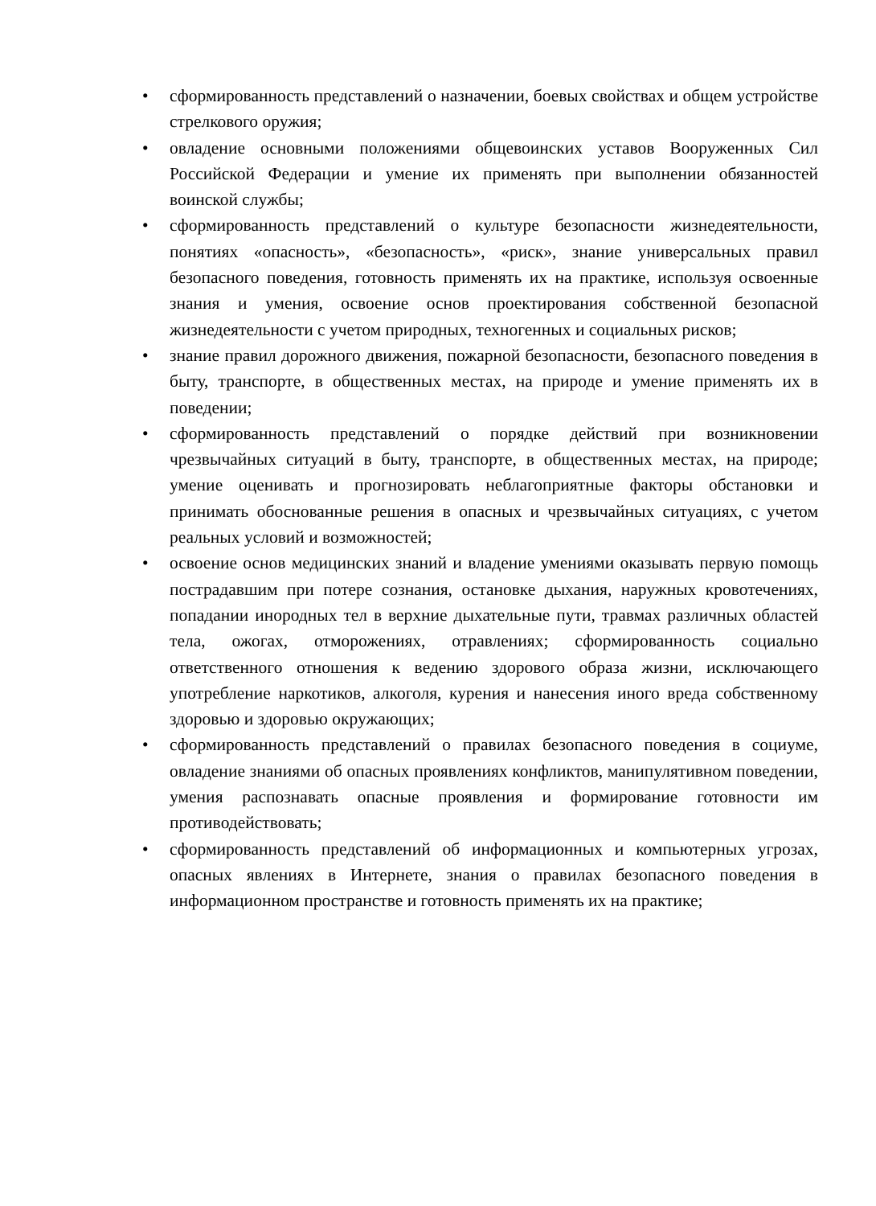• сформированность представлений о назначении, боевых свойствах и общем устройстве стрелкового оружия;
• овладение основными положениями общевоинских уставов Вооруженных Сил Российской Федерации и умение их применять при выполнении обязанностей воинской службы;
• сформированность представлений о культуре безопасности жизнедеятельности, понятиях «опасность», «безопасность», «риск», знание универсальных правил безопасного поведения, готовность применять их на практике, используя освоенные знания и умения, освоение основ проектирования собственной безопасной жизнедеятельности с учетом природных, техногенных и социальных рисков;
• знание правил дорожного движения, пожарной безопасности, безопасного поведения в быту, транспорте, в общественных местах, на природе и умение применять их в поведении;
• сформированность представлений о порядке действий при возникновении чрезвычайных ситуаций в быту, транспорте, в общественных местах, на природе; умение оценивать и прогнозировать неблагоприятные факторы обстановки и принимать обоснованные решения в опасных и чрезвычайных ситуациях, с учетом реальных условий и возможностей;
• освоение основ медицинских знаний и владение умениями оказывать первую помощь пострадавшим при потере сознания, остановке дыхания, наружных кровотечениях, попадании инородных тел в верхние дыхательные пути, травмах различных областей тела, ожогах, отморожениях, отравлениях; сформированность социально ответственного отношения к ведению здорового образа жизни, исключающего употребление наркотиков, алкоголя, курения и нанесения иного вреда собственному здоровью и здоровью окружающих;
• сформированность представлений о правилах безопасного поведения в социуме, овладение знаниями об опасных проявлениях конфликтов, манипулятивном поведении, умения распознавать опасные проявления и формирование готовности им противодействовать;
• сформированность представлений об информационных и компьютерных угрозах, опасных явлениях в Интернете, знания о правилах безопасного поведения в информационном пространстве и готовность применять их на практике;